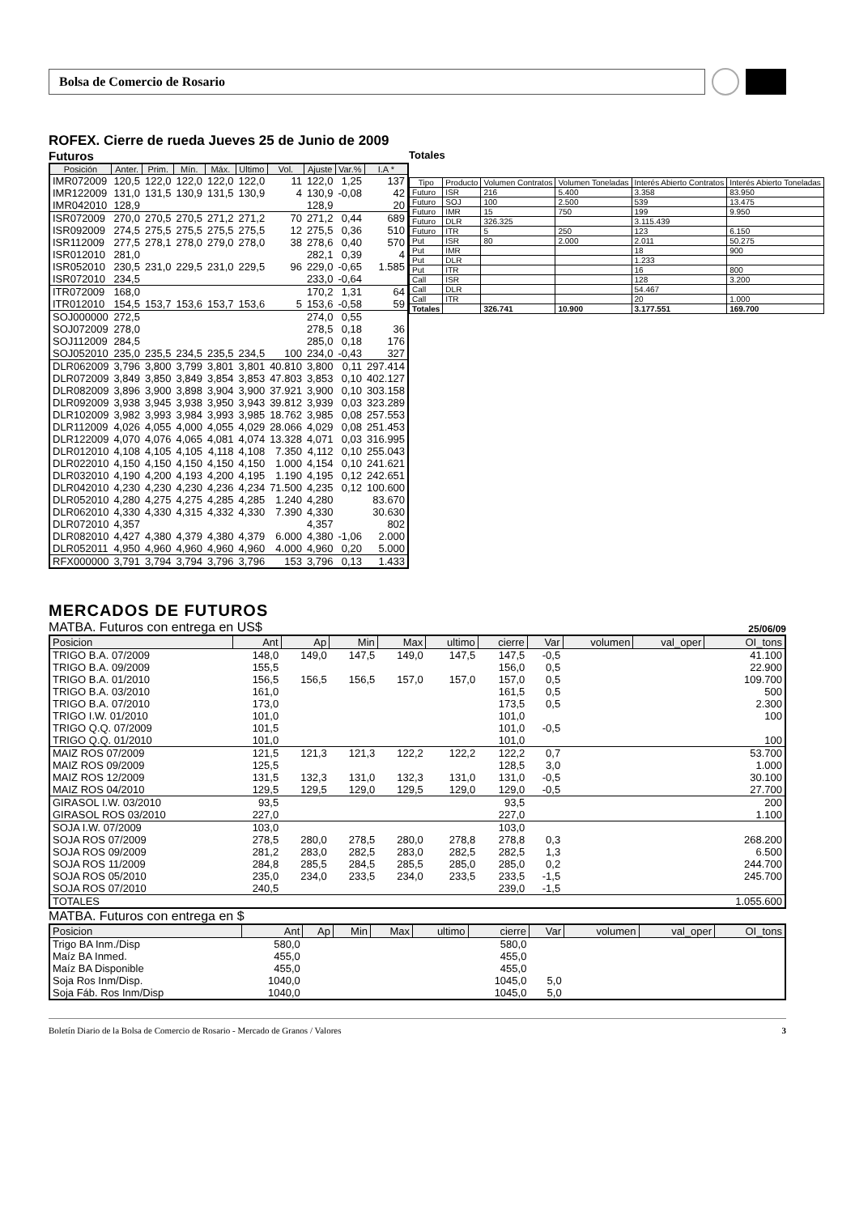Bolsa de Comercio de Rosario
ROFEX. Cierre de rueda Jueves 25 de Junio de 2009
Futuros
| Posición | Anter. | Prim. | Mín. | Máx. | Ultimo | Vol. | Ajuste | Var.% | I.A * |
| --- | --- | --- | --- | --- | --- | --- | --- | --- | --- |
| IMR072009 | 120,5 | 122,0 | 122,0 | 122,0 | 122,0 | 11 | 122,0 | 1,25 | 137 |
| IMR122009 | 131,0 | 131,5 | 130,9 | 131,5 | 130,9 | 4 | 130,9 | -0,08 | 42 |
| IMR042010 | 128,9 | | | | | | 128,9 | | 20 |
| ISR072009 | 270,0 | 270,5 | 270,5 | 271,2 | 271,2 | 70 | 271,2 | 0,44 | 689 |
| ISR092009 | 274,5 | 275,5 | 275,5 | 275,5 | 275,5 | 12 | 275,5 | 0,36 | 510 |
| ISR112009 | 277,5 | 278,1 | 278,0 | 279,0 | 278,0 | 38 | 278,6 | 0,40 | 570 |
| ISR012010 | 281,0 | | | | | | 282,1 | 0,39 | 4 |
| ISR052010 | 230,5 | 231,0 | 229,5 | 231,0 | 229,5 | 96 | 229,0 | -0,65 | 1.585 |
| ISR072010 | 234,5 | | | | | | 233,0 | -0,64 | |
| ITR072009 | 168,0 | | | | | | 170,2 | 1,31 | 64 |
| ITR012010 | 154,5 | 153,7 | 153,6 | 153,7 | 153,6 | 5 | 153,6 | -0,58 | 59 |
| SOJ000000 | 272,5 | | | | | | 274,0 | 0,55 | |
| SOJ072009 | 278,0 | | | | | | 278,5 | 0,18 | 36 |
| SOJ112009 | 284,5 | | | | | | 285,0 | 0,18 | 176 |
| SOJ052010 | 235,0 | 235,5 | 234,5 | 235,5 | 234,5 | 100 | 234,0 | -0,43 | 327 |
| DLR062009 | 3,796 | 3,800 | 3,799 | 3,801 | 3,801 | 40.810 | 3,800 | 0,11 | 297.414 |
| DLR072009 | 3,849 | 3,850 | 3,849 | 3,854 | 3,853 | 47.803 | 3,853 | 0,10 | 402.127 |
| DLR082009 | 3,896 | 3,900 | 3,898 | 3,904 | 3,900 | 37.921 | 3,900 | 0,10 | 303.158 |
| DLR092009 | 3,938 | 3,945 | 3,938 | 3,950 | 3,943 | 39.812 | 3,939 | 0,03 | 323.289 |
| DLR102009 | 3,982 | 3,993 | 3,984 | 3,993 | 3,985 | 18.762 | 3,985 | 0,08 | 257.553 |
| DLR112009 | 4,026 | 4,055 | 4,000 | 4,055 | 4,029 | 28.066 | 4,029 | 0,08 | 251.453 |
| DLR122009 | 4,070 | 4,076 | 4,065 | 4,081 | 4,074 | 13.328 | 4,071 | 0,03 | 316.995 |
| DLR012010 | 4,108 | 4,105 | 4,105 | 4,118 | 4,108 | 7.350 | 4,112 | 0,10 | 255.043 |
| DLR022010 | 4,150 | 4,150 | 4,150 | 4,150 | 4,150 | 1.000 | 4,154 | 0,10 | 241.621 |
| DLR032010 | 4,190 | 4,200 | 4,193 | 4,200 | 4,195 | 1.190 | 4,195 | 0,12 | 242.651 |
| DLR042010 | 4,230 | 4,230 | 4,230 | 4,236 | 4,234 | 71.500 | 4,235 | 0,12 | 100.600 |
| DLR052010 | 4,280 | 4,275 | 4,275 | 4,285 | 4,285 | 1.240 | 4,280 | | 83.670 |
| DLR062010 | 4,330 | 4,330 | 4,315 | 4,332 | 4,330 | 7.390 | 4,330 | | 30.630 |
| DLR072010 | 4,357 | | | | | | 4,357 | | 802 |
| DLR082010 | 4,427 | 4,380 | 4,379 | 4,380 | 4,379 | 6.000 | 4,380 | -1,06 | 2.000 |
| DLR052011 | 4,950 | 4,960 | 4,960 | 4,960 | 4,960 | 4.000 | 4,960 | 0,20 | 5.000 |
| RFX000000 | 3,791 | 3,794 | 3,794 | 3,796 | 3,796 | 153 | 3,796 | 0,13 | 1.433 |
Totales
| Tipo | Producto | Volumen Contratos | Volumen Toneladas | Interés Abierto Contratos | Interés Abierto Toneladas |
| --- | --- | --- | --- | --- | --- |
| Futuro | ISR | 216 | 5.400 | 3.358 | 83.950 |
| Futuro | SOJ | 100 | 2.500 | 539 | 13.475 |
| Futuro | IMR | 15 | 750 | 199 | 9.950 |
| Futuro | DLR | 326.325 | | 3.115.439 | |
| Futuro | ITR | 5 | 250 | 123 | 6.150 |
| Put | ISR | 80 | 2.000 | 2.011 | 50.275 |
| Put | IMR | | | 18 | 900 |
| Put | DLR | | | 1.233 | |
| Put | ITR | | | 16 | 800 |
| Call | ISR | | | 128 | 3.200 |
| Call | DLR | | | 54.467 | |
| Call | ITR | | | 20 | 1.000 |
| Totales | | 326.741 | 10.900 | 3.177.551 | 169.700 |
MERCADOS DE FUTUROS
MATBA. Futuros con entrega en US$
25/06/09
| Posicion | Ant | Ap | Min | Max | ultimo | cierre | Var | volumen | val_oper | OI_tons |
| --- | --- | --- | --- | --- | --- | --- | --- | --- | --- | --- |
| TRIGO B.A. 07/2009 | 148,0 | 149,0 | 147,5 | 149,0 | 147,5 | 147,5 | -0,5 | | | 41.100 |
| TRIGO B.A. 09/2009 | 155,5 | | | | | 156,0 | 0,5 | | | 22.900 |
| TRIGO B.A. 01/2010 | 156,5 | 156,5 | 156,5 | 157,0 | 157,0 | 157,0 | 0,5 | | | 109.700 |
| TRIGO B.A. 03/2010 | 161,0 | | | | | 161,5 | 0,5 | | | 500 |
| TRIGO B.A. 07/2010 | 173,0 | | | | | 173,5 | 0,5 | | | 2.300 |
| TRIGO I.W. 01/2010 | 101,0 | | | | | 101,0 | | | | 100 |
| TRIGO Q.Q. 07/2009 | 101,5 | | | | | 101,0 | -0,5 | | | |
| TRIGO Q.Q. 01/2010 | 101,0 | | | | | 101,0 | | | | 100 |
| MAIZ ROS 07/2009 | 121,5 | 121,3 | 121,3 | 122,2 | 122,2 | 122,2 | 0,7 | | | 53.700 |
| MAIZ ROS 09/2009 | 125,5 | | | | | 128,5 | 3,0 | | | 1.000 |
| MAIZ ROS 12/2009 | 131,5 | 132,3 | 131,0 | 132,3 | 131,0 | 131,0 | -0,5 | | | 30.100 |
| MAIZ ROS 04/2010 | 129,5 | 129,5 | 129,0 | 129,5 | 129,0 | 129,0 | -0,5 | | | 27.700 |
| GIRASOL I.W. 03/2010 | 93,5 | | | | | 93,5 | | | | 200 |
| GIRASOL ROS 03/2010 | 227,0 | | | | | 227,0 | | | | 1.100 |
| SOJA I.W. 07/2009 | 103,0 | | | | | 103,0 | | | | |
| SOJA ROS 07/2009 | 278,5 | 280,0 | 278,5 | 280,0 | 278,8 | 278,8 | 0,3 | | | 268.200 |
| SOJA ROS 09/2009 | 281,2 | 283,0 | 282,5 | 283,0 | 282,5 | 282,5 | 1,3 | | | 6.500 |
| SOJA ROS 11/2009 | 284,8 | 285,5 | 284,5 | 285,5 | 285,0 | 285,0 | 0,2 | | | 244.700 |
| SOJA ROS 05/2010 | 235,0 | 234,0 | 233,5 | 234,0 | 233,5 | 233,5 | -1,5 | | | 245.700 |
| SOJA ROS 07/2010 | 240,5 | | | | | 239,0 | -1,5 | | | |
| TOTALES | | | | | | | | | | 1.055.600 |
MATBA. Futuros con entrega en $
| Posicion | Ant | Ap | Min | Max | ultimo | cierre | Var | volumen | val_oper | OI_tons |
| --- | --- | --- | --- | --- | --- | --- | --- | --- | --- | --- |
| Trigo BA Inm./Disp | 580,0 | | | | | 580,0 | | | | |
| Maíz BA Inmed. | 455,0 | | | | | 455,0 | | | | |
| Maíz BA Disponible | 455,0 | | | | | 455,0 | | | | |
| Soja Ros Inm/Disp. | 1040,0 | | | | | 1045,0 | 5,0 | | | |
| Soja Fáb. Ros Inm/Disp | 1040,0 | | | | | 1045,0 | 5,0 | | | |
Boletín Diario de la Bolsa de Comercio de Rosario - Mercado de Granos / Valores 3